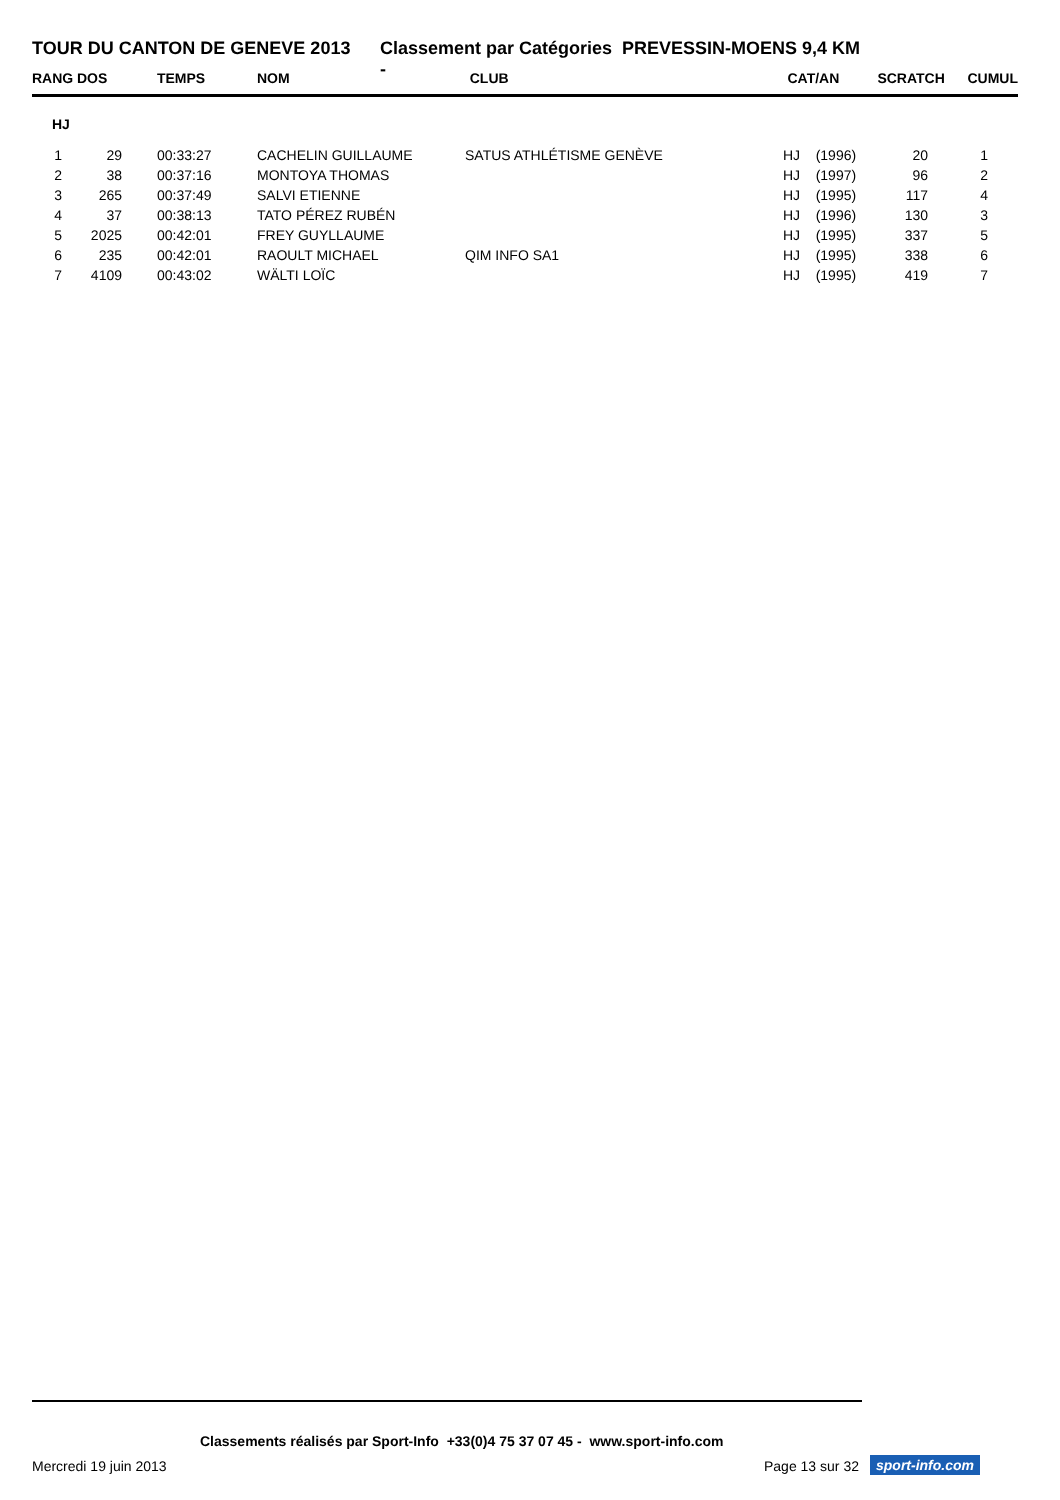TOUR DU CANTON DE GENEVE 2013 Classement par Catégories - PREVESSIN-MOENS 9,4 KM
| RANG | DOS | TEMPS | NOM | CLUB | CAT/AN | SCRATCH | CUMUL |
| --- | --- | --- | --- | --- | --- | --- | --- |
| HJ | | | | | | | |
| 1 | 29 | 00:33:27 | CACHELIN GUILLAUME | SATUS ATHLÉTISME GENÈVE | HJ (1996) | 20 | 1 |
| 2 | 38 | 00:37:16 | MONTOYA THOMAS | | HJ (1997) | 96 | 2 |
| 3 | 265 | 00:37:49 | SALVI ETIENNE | | HJ (1995) | 117 | 4 |
| 4 | 37 | 00:38:13 | TATO PÉREZ RUBÉN | | HJ (1996) | 130 | 3 |
| 5 | 2025 | 00:42:01 | FREY GUYLLAUME | | HJ (1995) | 337 | 5 |
| 6 | 235 | 00:42:01 | RAOULT MICHAEL | QIM INFO SA1 | HJ (1995) | 338 | 6 |
| 7 | 4109 | 00:43:02 | WÄLTI LOÏC | | HJ (1995) | 419 | 7 |
Classements réalisés par Sport-Info +33(0)4 75 37 07 45 - www.sport-info.com
Mercredi 19 juin 2013 Page 13 sur 32 sport-info.com